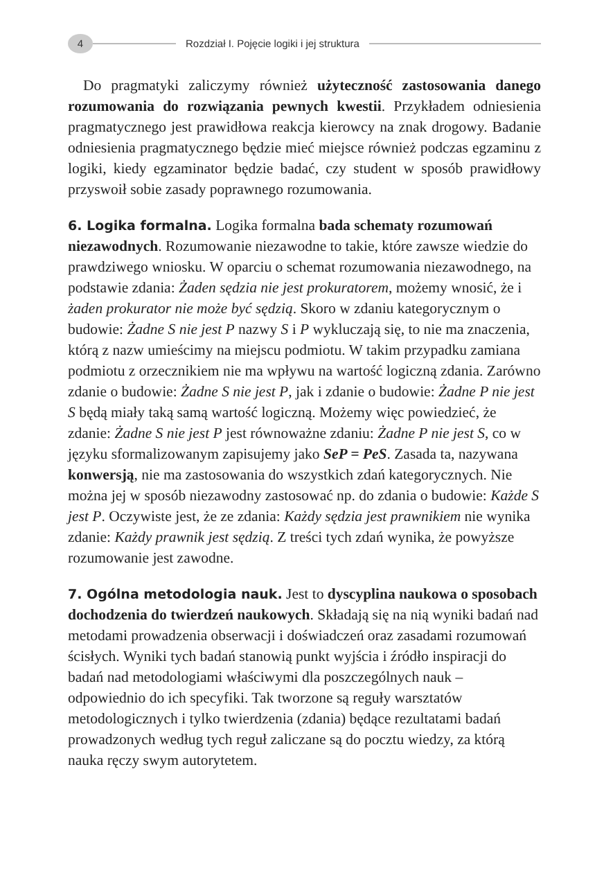4 Rozdział I. Pojęcie logiki i jej struktura
Do pragmatyki zaliczymy również użyteczność zastosowania danego rozumowania do rozwiązania pewnych kwestii. Przykładem odniesienia pragmatycznego jest prawidłowa reakcja kierowcy na znak drogowy. Badanie odniesienia pragmatycznego będzie mieć miejsce również podczas egzaminu z logiki, kiedy egzaminator będzie badać, czy student w sposób prawidłowy przyswoił sobie zasady poprawnego rozumowania.
6. Logika formalna.
Logika formalna bada schematy rozumowań niezawodnych. Rozumowanie niezawodne to takie, które zawsze wiedzie do prawdziwego wniosku. W oparciu o schemat rozumowania niezawodnego, na podstawie zdania: Żaden sędzia nie jest prokuratorem, możemy wnosić, że i żaden prokurator nie może być sędzią. Skoro w zdaniu kategorycznym o budowie: Żadne S nie jest P nazwy S i P wykluczają się, to nie ma znaczenia, którą z nazw umieścimy na miejscu podmiotu. W takim przypadku zamiana podmiotu z orzecznikiem nie ma wpływu na wartość logiczną zdania. Zarówno zdanie o budowie: Żadne S nie jest P, jak i zdanie o budowie: Żadne P nie jest S będą miały taką samą wartość logiczną. Możemy więc powiedzieć, że zdanie: Żadne S nie jest P jest równoważne zdaniu: Żadne P nie jest S, co w języku sformalizowanym zapisujemy jako SeP = PeS. Zasada ta, nazywana konwersją, nie ma zastosowania do wszystkich zdań kategorycznych. Nie można jej w sposób niezawodny zastosować np. do zdania o budowie: Każde S jest P. Oczywiste jest, że ze zdania: Każdy sędzia jest prawnikiem nie wynika zdanie: Każdy prawnik jest sędzią. Z treści tych zdań wynika, że powyższe rozumowanie jest zawodne.
7. Ogólna metodologia nauk.
Jest to dyscyplina naukowa o sposobach dochodzenia do twierdzeń naukowych. Składają się na nią wyniki badań nad metodami prowadzenia obserwacji i doświadczeń oraz zasadami rozumowań ścisłych. Wyniki tych badań stanowią punkt wyjścia i źródło inspiracji do badań nad metodologiami właściwymi dla poszczególnych nauk – odpowiednio do ich specyfiki. Tak tworzone są reguły warsztatów metodologicznych i tylko twierdzenia (zdania) będące rezultatami badań prowadzonych według tych reguł zaliczane są do pocztu wiedzy, za którą nauka ręczy swym autorytetem.